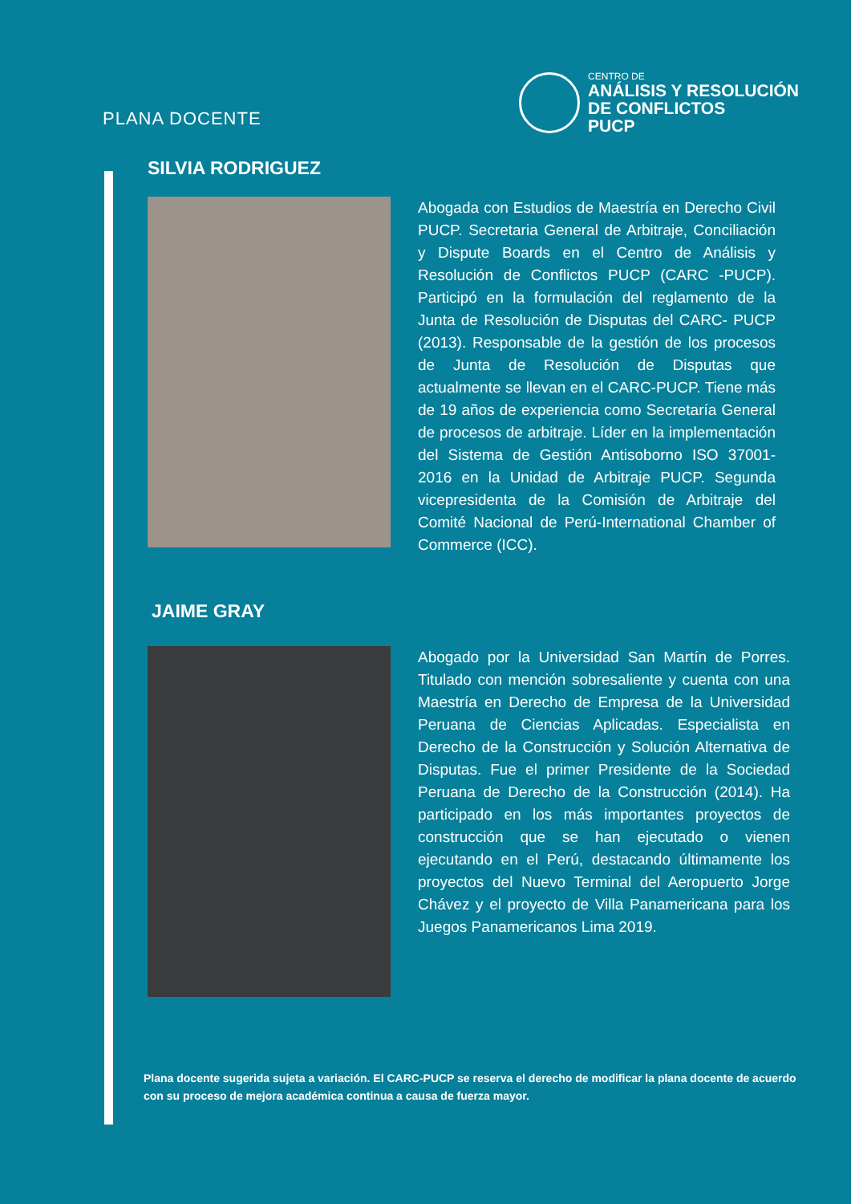PLANA DOCENTE
CENTRO DE
ANÁLISIS Y RESOLUCIÓN
DE CONFLICTOS
PUCP
SILVIA RODRIGUEZ
Abogada con Estudios de Maestría en Derecho Civil PUCP. Secretaria General de Arbitraje, Conciliación y Dispute Boards en el Centro de Análisis y Resolución de Conflictos PUCP (CARC -PUCP). Participó en la formulación del reglamento de la Junta de Resolución de Disputas del CARC- PUCP (2013). Responsable de la gestión de los procesos de Junta de Resolución de Disputas que actualmente se llevan en el CARC-PUCP. Tiene más de 19 años de experiencia como Secretaría General de procesos de arbitraje. Líder en la implementación del Sistema de Gestión Antisoborno ISO 37001-2016 en la Unidad de Arbitraje PUCP. Segunda vicepresidenta de la Comisión de Arbitraje del Comité Nacional de Perú-International Chamber of Commerce (ICC).
JAIME GRAY
Abogado por la Universidad San Martín de Porres. Titulado con mención sobresaliente y cuenta con una Maestría en Derecho de Empresa de la Universidad Peruana de Ciencias Aplicadas. Especialista en Derecho de la Construcción y Solución Alternativa de Disputas. Fue el primer Presidente de la Sociedad Peruana de Derecho de la Construcción (2014). Ha participado en los más importantes proyectos de construcción que se han ejecutado o vienen ejecutando en el Perú, destacando últimamente los proyectos del Nuevo Terminal del Aeropuerto Jorge Chávez y el proyecto de Villa Panamericana para los Juegos Panamericanos Lima 2019.
Plana docente sugerida sujeta a variación. El CARC-PUCP se reserva el derecho de modificar la plana docente de acuerdo con su proceso de mejora académica continua a causa de fuerza mayor.